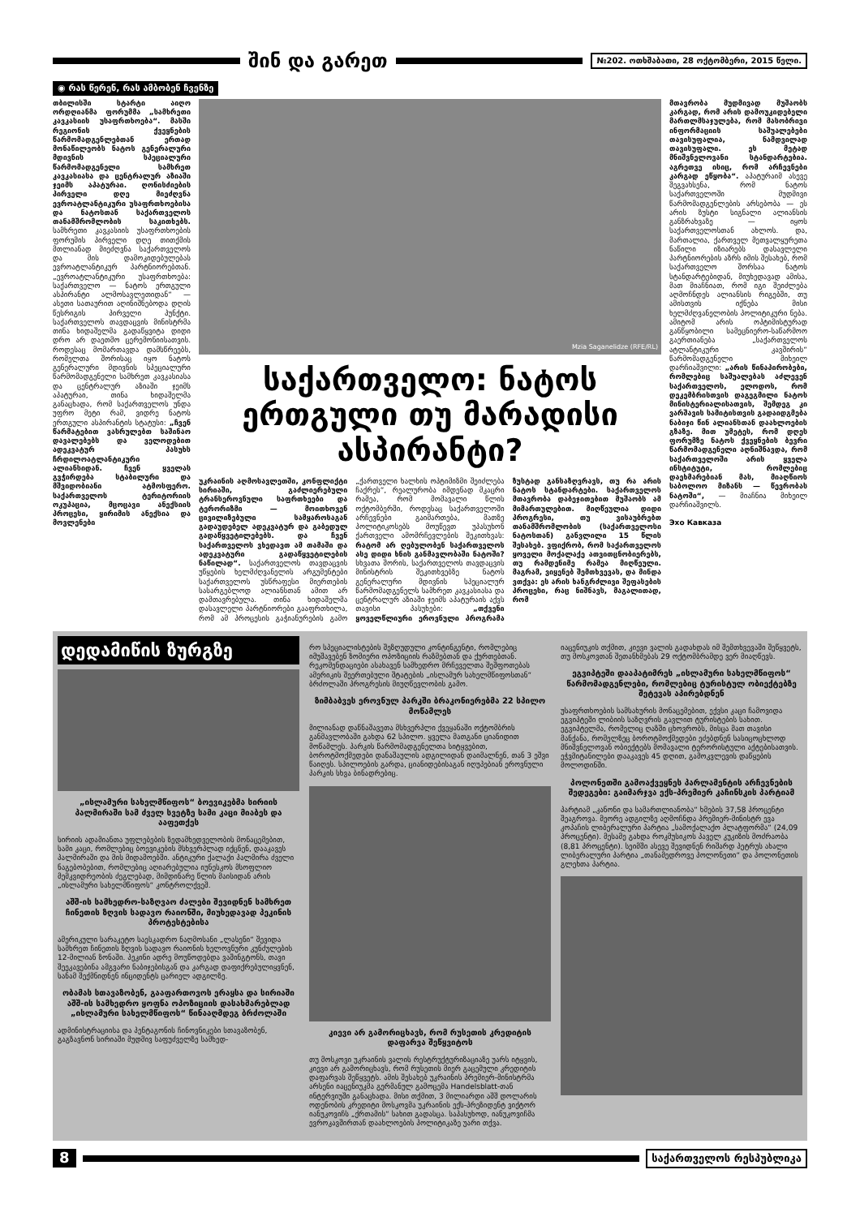შინ და გარეთ
№202. ოთხშაბათი, 28 ოქტომბერი, 2015 წელი.
◉ რას წერენ, რას ამბობენ ჩვენზე
თბილისში სტარტი აიღო ორდღიანმა ფორუმმა „სამხრეთი კავკასიის უსაფრთხოება“. მასში რეგიონის ქვეყნების წარმომადგენლებთან ერთად მონაწილეობს ნატოს გენერალური მდივნის სპეციალური წარმომადგენელი სამხრეთ კავკასიასა და ცენტრალურ აზიაში ჯეიმს აპატურაი. ღონისძიების პირველი დღე მიეძღვნა ევროატლანტიკური უსაფრთხოებისა და ნატოსთან საქართველოს თანამშრომლობის საკითხებს. სამხრეთი კავკასიის უსაფრთხოების ფორუმის პირველი დღე თითქმის მთლიანად მიეძღვნა საქართველოს და მის დამოკიდებულებას ევროატლანტიკურ პარტნიორებთან. „ევროატლანტიკური უსაფრთხოება: საქართველო — ნატოს ერთგული ასპირანტი ალმოსავლეთიდან“ — ასეთი სათაურით აღინიშნებოდა დღის წესრიგის პირველი პუნქტი. საქართველოს თავდაცვის მინისტრმა თინა ხიდაშელმა გადაწყვიტა დიდი დრო არ დაეთმო ცერემონიისათვის. როდესაც მომართავდა დამსწრეებს, რომელთა შორისაც იყო ნატოს გენერალური მდივნის სპეციალური წარმომადგენელი სამხრეთ კავკასიასა და ცენტრალურ აზიაში ჯეიმს აპატურაი, თინა ხიდაშელმა განაცხადა, რომ საქართველოს უნდა უფრო მეტი რამ, ვიდრე ნატოს ერთგული ასპირანტის სტატუსი: „ჩვენ წარმატებით ვასრულებთ საშინაო დავალებებს და ველოდებით ადეკვატურ პასუხს ჩრდილოატლანტიკური ალიანსიდან. ჩვენ ყველას გვჭირდება სტაბილური და მშვიდობიანი ატმოსფერო. საქართველოს ტერიტორიის ოკუპაცია, მცოცავი ანექსიის პროცესი, ყირიმის ანექსია და მოვლენები
Mzia Saganelidze (RFE/RL)
საქართველო: ნატოს ერთგული თუ მარადისი ასპირანტი?
უკრაინის აღმოსავლეთში, კონფლიქტი სირიაში, გაძლიერებული ტრანსეროვნული საფრთხეები და ტერორიზმი — მოითხოვენ ცივილიზებული სამყაროსაგან გადაუდებელ ადეკვატურ და გაბედულ გადაწყვეტილებებს. და ჩვენ საქართველოს ვხედავთ ამ თამაში და ადეკვატური გადაწყვეტილების ნაწილად“. საქართველოს თავდაცვის უწყების ხელმძღვანელის არგუმენტები საქართველოს უსწრაფესი მიერთების სასარგებლოდ ალიანსთან ამით არ დამთავრებულა. თინა ხიდაშელმა დასავლელი პარტნიორები გააფრთხილა, რომ ამ პროცესის გაჭიანურების გამო „ქართველი ხალხის ოპტიმიზმი შეიძლება ჩაქრეს“, რეალურობა იმდენად მკაცრი რამეა, რომ მომავალი წლის ოქტომბერში, როდესაც საქართველოში არჩევნები გაიმართება, მათზე პოლიტიკოსებს მოუწევთ უპასუხონ ქართველი ამომრჩევლების შეკითხვას: რატომ არ ღებულობენ საქართველოს ასე დიდი ხნის განმავლობაში ნატოში? სხვათა შორის, საქართველოს თავდაცვის მინისტრის შეკითხვებზე ნატოს გენერალური მდივნის სპეციალურ წარმომადგენელს სამხრეთ კავკასიასა და ცენტრალურ აზიაში ჯეიმს აპატურაის აქვს თავისი პასუხები: „თქვენი ყოველწლიური ეროვნული პროგრამა ზუსტად განსაზღვრავს, თუ რა არის ნატოს სტანდარტები. საქართველოს მთავრობა დაბეჯითებით მუშაობს ამ მიმართულებით. მიღწეულია დიდი პროგრესი, თუ ვისაუბრებთ თანამშრომლობის (საქართველოსი ნატოსთან) განვლილი 15 წლის შესახებ. ვფიქრობ, რომ საქართველოს ყოველი მოქალაქე ათვითცნობიერებს, თუ რამდენიმე რამეა მიღწეული. მაგრამ, ვიყენებ შემთხვევას, და მინდა ვთქვა: ეს არის ხანგრძლივი შეფასების პროცესი, რაც ნიშნავს, მაგალითად, რომ
მთავრობა მუდმივად მუშაობს კარგად, რომ არის დამოუკიდებელი მართლმსაჯულება, რომ მასობრივი ინფორმაციის საშუალებები თავისუფალია, ნამდვილად თავისუფალი. ეს მეტად მნიშვნელოვანი სტანდარტებია. აგრეთვე ისიც, რომ არჩევნები კარგად ეწყობა“. აპატურაიმ ასევე შეგვახსენა, რომ ნატოს საქართველოში მუდმივი წარმომადგენლების არსებობა — ეს არის ზუსტი სიგნალი ალიანსის განზრახვაზე — იყოს საქართველოსთან ახლოს. და, მართალია, ქართველ მეთვალყურეთა ნაწილი იზიარებს დასავლელი პარტნიორების აზრს იმის შესახებ, რომ საქართველო შორსაა ნატოს სტანდარტებიდან, მიუხედავად ამისა, მათ მიაჩნიათ, რომ იგი შეიძლება აღმოჩნდეს ალიანსის რიგებში, თუ ამისთვის იქნება მისი ხელმძღვანელობის პოლიტიკური ნება. ამიტომ არის ოპტიმისტურად განწყობილი სამეცნიერო-საწარმოო გაერთიანება „საქართველოს ატლანტიკური კავშირის“ წარმომადგენელი მიხეილ დარჩიაშვილი: „არის წინაპირობები, რომლებიც საშუალებას აძლევენ საქართველოს, ელოდოს, რომ დეკემბრისთვის დაგეგმილი ნატოს მინისტერიალისათვის, შემდეგ კი ვარშავის სამიტისთვის გადაიდგმება ნაბიჯი წინ ალიანსთან დაახლოების გზაზე. მით უმეტეს, რომ დღეს ფორუმზე ნატოს ქვეყნების ბევრი წარმომადგენელი აღნიშნავდა, რომ საქართველოში არის ყველა ინსტიტუტი, რომლებიც დაეხმარებიან მას, მიაღწიოს საბოლოო მიზანს — წევრობას ნატოში“, — მიაჩნია მიხეილ დარჩიაშვილს.
Эхо Кавказа
დედამიწის ზურგზე
„ისლამური სახელმწიფოს“ ბოევიკებმა სირიის პალმირაში სამ ძველ სვეტზე სამი კაცი მიაბეს და ააფეთქეს
სირიის ადამიანთა უფლებების ზედამხედველობის მონაცემებით, სამი კაცი, რომლებიც ბოევიკების მსხვერპლად იქცნენ, დააკავეს პალმირაში და მის მიდამოებში. ანტიკური ქალაქი პალმირა ძველი ნაგებობებით, რომლებიც აღიარებულია იუნესკოს მსოფლიო მემკვიდრეობის ძეგლებად, მიმდინარე წლის მაისიდან არის „ისლამური სახელმწიფოს“ კონტროლქვეშ.
აშშ-ის სამხედრო-საზღვაო ძალები შევიდნენ სამხრეთ ჩინეთის ზღვის სადავო რაიონში, მიუხედავად პეკინის პროტესტებისა
ამერიკული სარაკეტო საესკადრო ნაღმოსანი „ლასენი“ შევიდა სამხრეთ ჩინეთის ზღვის სადავო რაიონის ხელოვნური კუნძულების 12-მილიან ზონაში. პეკინი ადრე მოუწოდებდა ვაშინგტონს, თავი შეეკავებინა ამგვარი ნაბიჯებისგან და კარგად დაფიქრებულიყვნენ, სანამ შექმნიდნენ ინციდენტს ცარიელ ადგილზე.
ობამას სთავაზობენ, გააფართოვოს ერაყსა და სირიაში აშშ-ის სამხედრო ყოფნა ოპოზიციის დასახმარებლად „ისლამური სახელმწიფოს“ წინააღმდეგ ბრძოლაში
ადმინისტრაციისა და პენტაგონის ჩინოვნიკები სთავაზობენ, გაგზავნონ სირიაში მუდმივ საფუძველზე სამხედ-
რო სპეციალისტების შეზღუდული კონტინგენტი, რომლებიც იმუშავებენ ზომიერი ოპოზიციის რაზმებთან და ქურთებთან. რეკომენდაციები ასახავენ სამხედრო მრჩეველთა შეშფოთებას ამერიკის შეერთებული შტატების „ისლამურ სახელმწიფოსთან“ ბრძოლაში პროგრესის მიუღწევლობის გამო.
ზიმბაბვეს ეროვნულ პარკში ბრაკონიერებმა 22 სპილო მოწამლეს
მილიანად დაწნაშავეთა მსხვერპლი ქვეყანაში ოქტომბრის განმავლობაში გახდა 62 სპილო. ყველა მათგანი ციანიდით მოწამლეს. პარკის წარმომადგენელთა სიტყვებით, ბოროტმოქმედები დანაშაულის ადგილიდან დაიმალნენ, თან 3 ეშვი წაიღეს. სპილოების გარდა, ციანიდებისაგან იღუპებიან ეროვნული პარკის სხვა ბინადრებიც.
კიევი არ გამორიცხავს, რომ რუსეთის კრედიტის დაფარვა შეწყვიტოს
თუ მოსკოვი უკრაინის ვალის რესტრუქტურიზაციაზე უარს იტყვის, კიევი არ გამორიცხავს, რომ რუსეთის მიერ გაცემული კრედიტის დაფარვას შეწყვეტს. ამის შესახებ უკრაინის პრემიერ-მინისტრმა არსენი იაცენიუკმა გერმანულ გამოცემა Handelsblatt-თან ინტერვიუში განაცხადა. მისი თქმით, 3 მილიარდი აშშ დოლარის ოდენობის კრედიტი მოსკოვმა უკრაინის ექს-პრეზიდენტ ვიქტორ იანუკოვიჩს „ქრთამის“ სახით გადასცა. საპასუხოდ, იანუკოვიჩმა ევროკავშირთან დაახლოების პოლიტიკაზე უარი თქვა.
იაცენიუკის თქმით, კიევი ვალის გადახდას იმ შემთხვევაში შეწყვეტს, თუ მოსკოვთან შეთანხმებას 29 ოქტომბრამდე ვერ მიაღწევს.
ეგვიპტეში დააპატიმრეს „ისლამური სახელმწიფოს“ წარმომადგენლები, რომლებიც ტურისტულ ობიექტებზე შეტევას აპირებდნენ
უსაფრთხოების სამსახურის მონაცემებით, ექვსი კაცი ჩამოვიდა ეგვიპტეში ლიბიის საზღვრის გავლით ტურისტების სახით. ეგვიპტელმა, რომელიც ღაზში ცხოვრობს, მისცა მათ თავისი მანქანა, რომელზეც ბოროტმოქმედები ეძებდნენ სასიცოცხლოდ მნიშვნელოვან ობიექტებს მომავალი ტერორისტული აქტებისათვის. ეჭვმიტანილები დააკავეს 45 დღით, გამოკვლევის დაწყების მოლოდინში.
პოლონეთში გამოაქვეყნეს პარლამენტის არჩევნების შედეგები: გაიმარჯვა ექს-პრემიერ კაჩინსკის პარტიამ
პარტიამ „კანონი და სამართლიანობა“ ხმების 37,58 პროცენტი შეაგროვა. მეორე ადგილზე აღმოჩნდა პრემიერ-მინისტრ ევა კოპაჩის ლიბერალური პარტია „სამოქალაქო პლატფორმა“ (24,09 პროცენტი). მესამე გახდა როკმუსიკოს პაველ კუკიზის მოძრაობა (8,81 პროცენტი). სეიმში ასევე შევიდნენ რიშარდ პეტრუს ახალი ლიბერალური პარტია „თანამედროვე პოლონეთი“ და პოლონეთის გლეხთა პარტია.
8
საქართველოს რესპუბლიკა